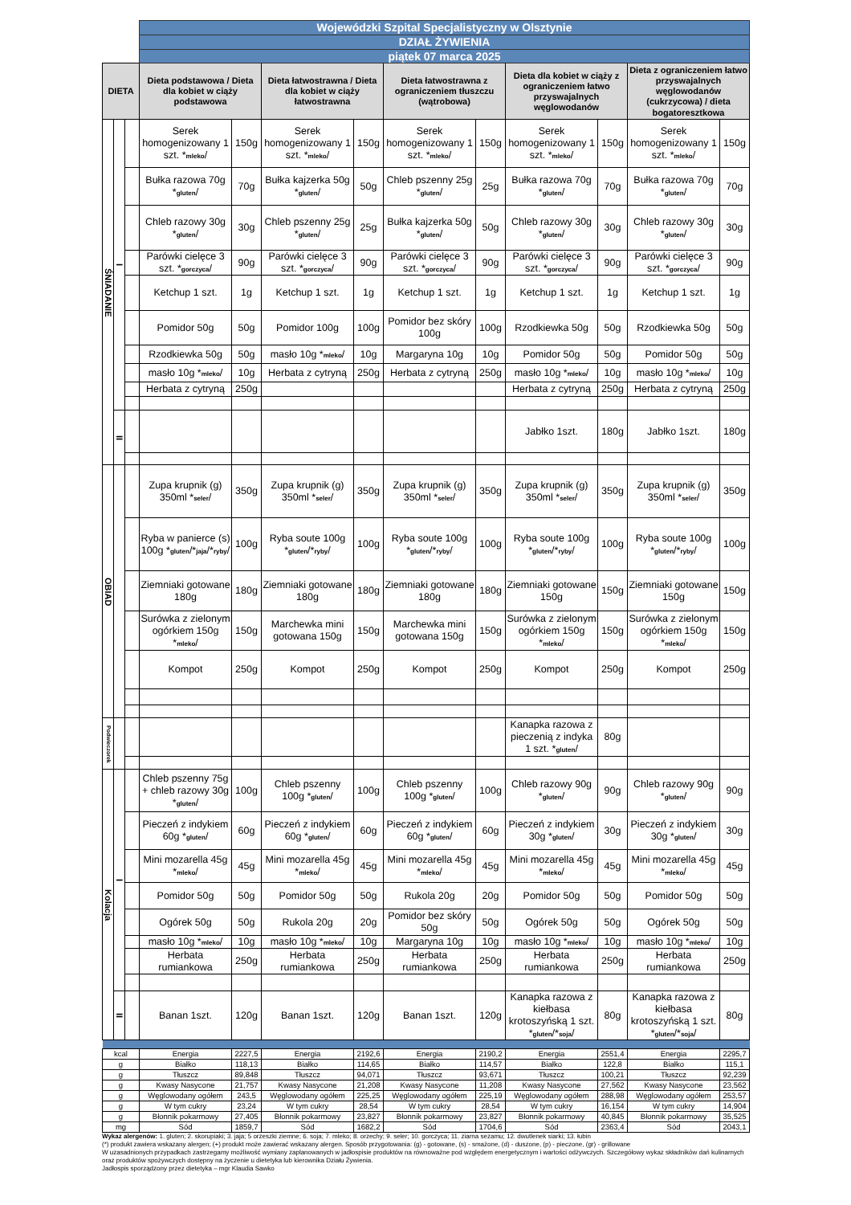| | | | Wojewódzki Szpital Specjalistyczny w Olsztynie | | | | | | | | | |
| | | | DZIAŁ ŻYWIENIA | | | | | | | | | |
| | | | piątek 07 marca 2025 | | | | | | | | | |
| DIETA | | | Dieta podstawowa / Dieta dla kobiet w ciąży podstawowa | | Dieta łatwostrawna / Dieta dla kobiet w ciąży łatwostrawna | | Dieta łatwostrawna z ograniczeniem tłuszczu (wątrobowa) | | Dieta dla kobiet w ciąży z ograniczeniem łatwo przyswajalnych węglowodanów | | Dieta z ograniczeniem łatwo przyswajalnych węglowodanów (cukrzycowa) / dieta bogatoresztkowa | |
| ŚNIADANIE | I | | Serek homogenizowany 1 szt. * mleko / | 150g | Serek homogenizowany 1 szt. * mleko / | 150g | Serek homogenizowany 1 szt. * mleko / | 150g | Serek homogenizowany 1 szt. * mleko / | 150g | Serek homogenizowany 1 szt. * mleko / | 150g |
| | | | Bułka razowa 70g * gluten / | 70g | Bułka kajzerka 50g * gluten / | 50g | Chleb pszenny 25g * gluten / | 25g | Bułka razowa 70g * gluten / | 70g | Bułka razowa 70g * gluten / | 70g |
| | | | Chleb razowy 30g * gluten / | 30g | Chleb pszenny 25g * gluten / | 25g | Bułka kajzerka 50g * gluten / | 50g | Chleb razowy 30g * gluten / | 30g | Chleb razowy 30g * gluten / | 30g |
| | | | Parówki cielęce 3 szt. * gorczyca / | 90g | Parówki cielęce 3 szt. * gorczyca / | 90g | Parówki cielęce 3 szt. * gorczyca / | 90g | Parówki cielęce 3 szt. * gorczyca / | 90g | Parówki cielęce 3 szt. * gorczyca / | 90g |
| | | | Ketchup 1 szt. | 1g | Ketchup 1 szt. | 1g | Ketchup 1 szt. | 1g | Ketchup 1 szt. | 1g | Ketchup 1 szt. | 1g |
| | | | Pomidor 50g | 50g | Pomidor 100g | 100g | Pomidor bez skóry 100g | 100g | Rzodkiewka 50g | 50g | Rzodkiewka 50g | 50g |
| | | | Rzodkiewka 50g | 50g | masło 10g * mleko / | 10g | Margaryna 10g | 10g | Pomidor 50g | 50g | Pomidor 50g | 50g |
| | | | masło 10g * mleko / | 10g | Herbata z cytryną | 250g | Herbata z cytryną | 250g | masło 10g * mleko / | 10g | masło 10g * mleko / | 10g |
| | | | Herbata z cytryną | 250g | | | | | Herbata z cytryną | 250g | Herbata z cytryną | 250g |
| | II | | | | | | | | Jabłko 1szt. | 180g | Jabłko 1szt. | 180g |
| OBIAD | | | Zupa krupnik (g) 350ml * seler / | 350g | Zupa krupnik (g) 350ml * seler / | 350g | Zupa krupnik (g) 350ml * seler / | 350g | Zupa krupnik (g) 350ml * seler / | 350g | Zupa krupnik (g) 350ml * seler / | 350g |
| | | | Ryba w panierce (s) 100g * gluten /* jaja /* ryby / | 100g | Ryba soute 100g * gluten /* ryby / | 100g | Ryba soute 100g * gluten /* ryby / | 100g | Ryba soute 100g * gluten /* ryby / | 100g | Ryba soute 100g * gluten /* ryby / | 100g |
| | | | Ziemniaki gotowane 180g | 180g | Ziemniaki gotowane 180g | 180g | Ziemniaki gotowane 180g | 180g | Ziemniaki gotowane 150g | 150g | Ziemniaki gotowane 150g | 150g |
| | | | Surówka z zielonym ogórkiem 150g * mleko / | 150g | Marchewka mini gotowana 150g | 150g | Marchewka mini gotowana 150g | 150g | Surówka z zielonym ogórkiem 150g * mleko / | 150g | Surówka z zielonym ogórkiem 150g * mleko / | 150g |
| | | | Kompot | 250g | Kompot | 250g | Kompot | 250g | Kompot | 250g | Kompot | 250g |
| Podwieczorek | | | | | | | | | Kanapka razowa z pieczenią z indyka 1 szt. * gluten / | 80g | | |
| Kolacja | I | | Chleb pszenny 75g + chleb razowy 30g * gluten / | 100g | Chleb pszenny 100g * gluten / | 100g | Chleb pszenny 100g * gluten / | 100g | Chleb razowy 90g * gluten / | 90g | Chleb razowy 90g * gluten / | 90g |
| | | | Pieczeń z indykiem 60g * gluten / | 60g | Pieczeń z indykiem 60g * gluten / | 60g | Pieczeń z indykiem 60g * gluten / | 60g | Pieczeń z indykiem 30g * gluten / | 30g | Pieczeń z indykiem 30g * gluten / | 30g |
| | | | Mini mozarella 45g * mleko / | 45g | Mini mozarella 45g * mleko / | 45g | Mini mozarella 45g * mleko / | 45g | Mini mozarella 45g * mleko / | 45g | Mini mozarella 45g * mleko / | 45g |
| | | | Pomidor 50g | 50g | Pomidor 50g | 50g | Rukola 20g | 20g | Pomidor 50g | 50g | Pomidor 50g | 50g |
| | | | Ogórek 50g | 50g | Rukola 20g | 20g | Pomidor bez skóry 50g | 50g | Ogórek 50g | 50g | Ogórek 50g | 50g |
| | | | masło 10g * mleko / | 10g | masło 10g * mleko / | 10g | Margaryna 10g | 10g | masło 10g * mleko / | 10g | masło 10g * mleko / | 10g |
| | | | Herbata rumiankowa | 250g | Herbata rumiankowa | 250g | Herbata rumiankowa | 250g | Herbata rumiankowa | 250g | Herbata rumiankowa | 250g |
| | II | | Banan 1szt. | 120g | Banan 1szt. | 120g | Banan 1szt. | 120g | Kanapka razowa z kiełbasa krotoszyńską 1 szt. * gluten /* soja / | 80g | Kanapka razowa z kiełbasa krotoszyńską 1 szt. * gluten /* soja / | 80g |
| kcal | | | Energia | 2227,5 | Energia | 2192,6 | Energia | 2190,2 | Energia | 2551,4 | Energia | 2295,7 |
| g | | | Białko | 118,13 | Białko | 114,65 | Białko | 114,57 | Białko | 122,8 | Białko | 115,1 |
| g | | | Tłuszcz | 89,848 | Tłuszcz | 94,071 | Tłuszcz | 93,671 | Tłuszcz | 100,21 | Tłuszcz | 92,239 |
| g | | | Kwasy Nasycone | 21,757 | Kwasy Nasycone | 21,208 | Kwasy Nasycone | 11,208 | Kwasy Nasycone | 27,562 | Kwasy Nasycone | 23,562 |
| g | | | Węglowodany ogółem | 243,5 | Węglowodany ogółem | 225,25 | Węglowodany ogółem | 225,19 | Węglowodany ogółem | 288,98 | Węglowodany ogółem | 253,57 |
| g | | | W tym cukry | 23,24 | W tym cukry | 28,54 | W tym cukry | 28,54 | W tym cukry | 16,154 | W tym cukry | 14,904 |
| g | | | Błonnik pokarmowy | 27,405 | Błonnik pokarmowy | 23,827 | Błonnik pokarmowy | 23,827 | Błonnik pokarmowy | 40,845 | Błonnik pokarmowy | 35,525 |
| mg | | | Sód | 1859,7 | Sód | 1682,2 | Sód | 1704,6 | Sód | 2363,4 | Sód | 2043,1 |
Wykaz alergenów: 1. gluten; 2. skorupiaki; 3. jaja; 5 orzeszki ziemne; 6. soja; 7. mleko; 8. orzechy; 9. seler; 10. gorczyca; 11. ziarna sezamu; 12. dwutlenek siarki; 13. łubin
(*) produkt zawiera wskazany alergen; (+) produkt może zawierać wskazany alergen. Sposób przygotowania: (g) - gotowane, (s) - smażone, (d) - duszone, (p) - pieczone, (gr) - grillowane
W uzasadnionych przypadkach zastrzegamy możliwość wymiany zaplanowanych w jadłospisie produktów na równoważne pod względem energetycznym i wartości odżywczych. Szczegółowy wykaz składników dań kulinarnych oraz produktów spożywczych dostępny na życzenie u dietetyka lub kierownika Działu Żywienia.
Jadłospis sporządzony przez dietetyka – mgr Klaudia Sawko